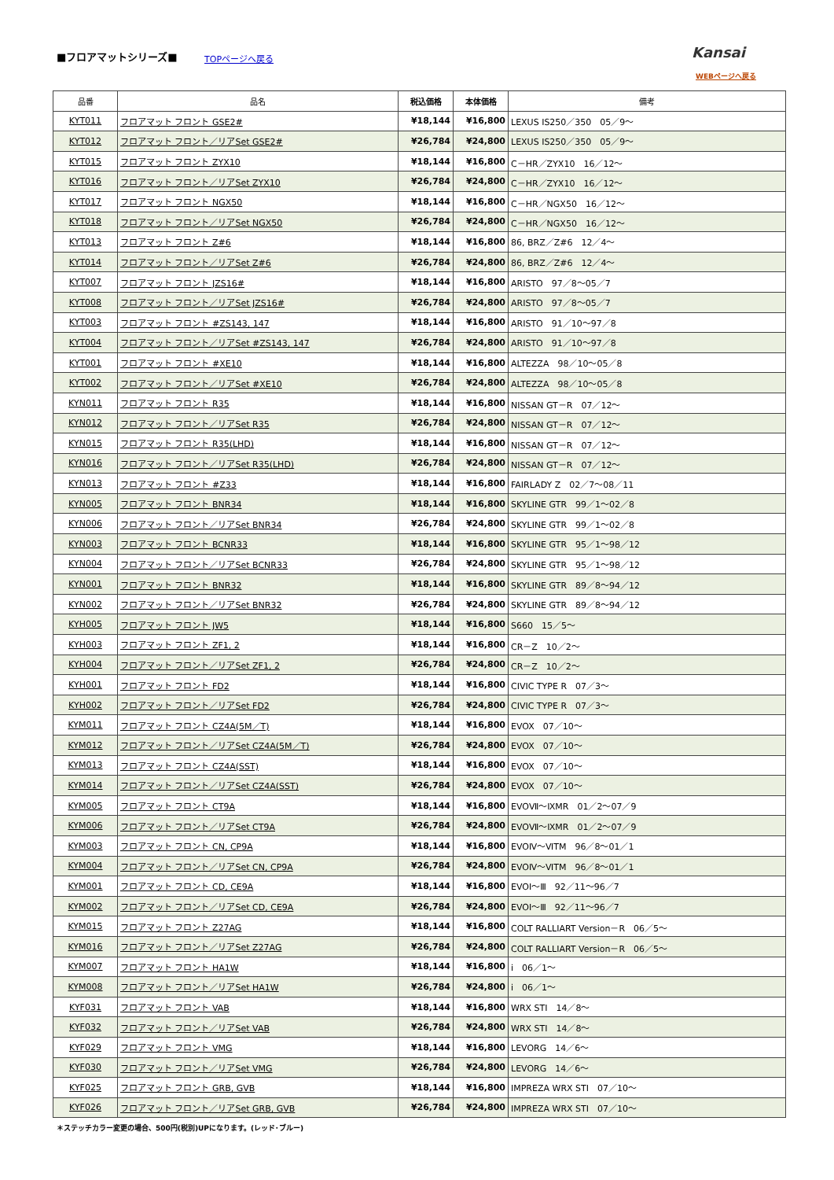■フロアマットシリーズ■ TOPページへ戻る Kansai
WEBページへ戻る
| 品番 | 品名 | 税込価格 | 本体価格 | 備考 |
| --- | --- | --- | --- | --- |
| KYT011 | フロアマット フロント GSE2# | ¥18,144 | ¥16,800 | LEXUS IS250／350 05／9～ |
| KYT012 | フロアマット フロント／リアSet GSE2# | ¥26,784 | ¥24,800 | LEXUS IS250／350 05／9～ |
| KYT015 | フロアマット フロント ZYX10 | ¥18,144 | ¥16,800 | C－HR／ZYX10 16／12～ |
| KYT016 | フロアマット フロント／リアSet ZYX10 | ¥26,784 | ¥24,800 | C－HR／ZYX10 16／12～ |
| KYT017 | フロアマット フロント NGX50 | ¥18,144 | ¥16,800 | C－HR／NGX50 16／12～ |
| KYT018 | フロアマット フロント／リアSet NGX50 | ¥26,784 | ¥24,800 | C－HR／NGX50 16／12～ |
| KYT013 | フロアマット フロント Z#6 | ¥18,144 | ¥16,800 | 86, BRZ／Z#6 12／4～ |
| KYT014 | フロアマット フロント／リアSet Z#6 | ¥26,784 | ¥24,800 | 86, BRZ／Z#6 12／4～ |
| KYT007 | フロアマット フロント JZS16# | ¥18,144 | ¥16,800 | ARISTO 97／8～05／7 |
| KYT008 | フロアマット フロント／リアSet JZS16# | ¥26,784 | ¥24,800 | ARISTO 97／8～05／7 |
| KYT003 | フロアマット フロント #ZS143, 147 | ¥18,144 | ¥16,800 | ARISTO 91／10～97／8 |
| KYT004 | フロアマット フロント／リアSet #ZS143, 147 | ¥26,784 | ¥24,800 | ARISTO 91／10～97／8 |
| KYT001 | フロアマット フロント #XE10 | ¥18,144 | ¥16,800 | ALTEZZA 98／10～05／8 |
| KYT002 | フロアマット フロント／リアSet #XE10 | ¥26,784 | ¥24,800 | ALTEZZA 98／10～05／8 |
| KYN011 | フロアマット フロント R35 | ¥18,144 | ¥16,800 | NISSAN GT－R 07／12～ |
| KYN012 | フロアマット フロント／リアSet R35 | ¥26,784 | ¥24,800 | NISSAN GT－R 07／12～ |
| KYN015 | フロアマット フロント R35(LHD) | ¥18,144 | ¥16,800 | NISSAN GT－R 07／12～ |
| KYN016 | フロアマット フロント／リアSet R35(LHD) | ¥26,784 | ¥24,800 | NISSAN GT－R 07／12～ |
| KYN013 | フロアマット フロント #Z33 | ¥18,144 | ¥16,800 | FAIRLADY Z 02／7～08／11 |
| KYN005 | フロアマット フロント BNR34 | ¥18,144 | ¥16,800 | SKYLINE GTR 99／1～02／8 |
| KYN006 | フロアマット フロント／リアSet BNR34 | ¥26,784 | ¥24,800 | SKYLINE GTR 99／1～02／8 |
| KYN003 | フロアマット フロント BCNR33 | ¥18,144 | ¥16,800 | SKYLINE GTR 95／1～98／12 |
| KYN004 | フロアマット フロント／リアSet BCNR33 | ¥26,784 | ¥24,800 | SKYLINE GTR 95／1～98／12 |
| KYN001 | フロアマット フロント BNR32 | ¥18,144 | ¥16,800 | SKYLINE GTR 89／8～94／12 |
| KYN002 | フロアマット フロント／リアSet BNR32 | ¥26,784 | ¥24,800 | SKYLINE GTR 89／8～94／12 |
| KYH005 | フロアマット フロント JW5 | ¥18,144 | ¥16,800 | S660 15／5～ |
| KYH003 | フロアマット フロント ZF1, 2 | ¥18,144 | ¥16,800 | CR－Z 10／2～ |
| KYH004 | フロアマット フロント／リアSet ZF1, 2 | ¥26,784 | ¥24,800 | CR－Z 10／2～ |
| KYH001 | フロアマット フロント FD2 | ¥18,144 | ¥16,800 | CIVIC TYPE R 07／3～ |
| KYH002 | フロアマット フロント／リアSet FD2 | ¥26,784 | ¥24,800 | CIVIC TYPE R 07／3～ |
| KYM011 | フロアマット フロント CZ4A(5M／T) | ¥18,144 | ¥16,800 | EVOX 07／10～ |
| KYM012 | フロアマット フロント／リアSet CZ4A(5M／T) | ¥26,784 | ¥24,800 | EVOX 07／10～ |
| KYM013 | フロアマット フロント CZ4A(SST) | ¥18,144 | ¥16,800 | EVOX 07／10～ |
| KYM014 | フロアマット フロント／リアSet CZ4A(SST) | ¥26,784 | ¥24,800 | EVOX 07／10～ |
| KYM005 | フロアマット フロント CT9A | ¥18,144 | ¥16,800 | EVOⅦ～ⅨMR 01／2～07／9 |
| KYM006 | フロアマット フロント／リアSet CT9A | ¥26,784 | ¥24,800 | EVOⅦ～ⅨMR 01／2～07／9 |
| KYM003 | フロアマット フロント CN, CP9A | ¥18,144 | ¥16,800 | EVOⅣ～ⅥTM 96／8～01／1 |
| KYM004 | フロアマット フロント／リアSet CN, CP9A | ¥26,784 | ¥24,800 | EVOⅣ～ⅥTM 96／8～01／1 |
| KYM001 | フロアマット フロント CD, CE9A | ¥18,144 | ¥16,800 | EVOⅠ～Ⅲ 92／11～96／7 |
| KYM002 | フロアマット フロント／リアSet CD, CE9A | ¥26,784 | ¥24,800 | EVOⅠ～Ⅲ 92／11～96／7 |
| KYM015 | フロアマット フロント Z27AG | ¥18,144 | ¥16,800 | COLT RALLIART Version－R 06／5～ |
| KYM016 | フロアマット フロント／リアSet Z27AG | ¥26,784 | ¥24,800 | COLT RALLIART Version－R 06／5～ |
| KYM007 | フロアマット フロント HA1W | ¥18,144 | ¥16,800 | i 06／1～ |
| KYM008 | フロアマット フロント／リアSet HA1W | ¥26,784 | ¥24,800 | i 06／1～ |
| KYF031 | フロアマット フロント VAB | ¥18,144 | ¥16,800 | WRX STI 14／8～ |
| KYF032 | フロアマット フロント／リアSet VAB | ¥26,784 | ¥24,800 | WRX STI 14／8～ |
| KYF029 | フロアマット フロント VMG | ¥18,144 | ¥16,800 | LEVORG 14／6～ |
| KYF030 | フロアマット フロント／リアSet VMG | ¥26,784 | ¥24,800 | LEVORG 14／6～ |
| KYF025 | フロアマット フロント GRB, GVB | ¥18,144 | ¥16,800 | IMPREZA WRX STI 07／10～ |
| KYF026 | フロアマット フロント／リアSet GRB, GVB | ¥26,784 | ¥24,800 | IMPREZA WRX STI 07／10～ |
＊ステッチカラー変更の場合、500円(税別)UPになります。(レッド･ブルー)